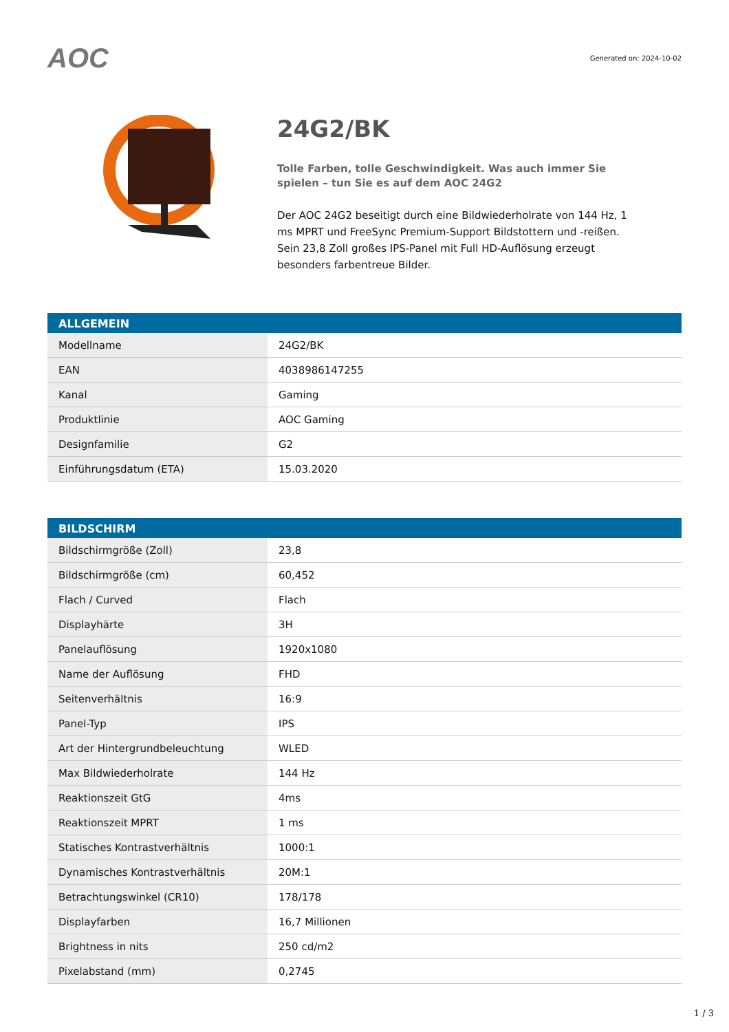AOC
Generated on: 2024-10-02
24G2/BK
Tolle Farben, tolle Geschwindigkeit. Was auch immer Sie spielen – tun Sie es auf dem AOC 24G2
Der AOC 24G2 beseitigt durch eine Bildwiederholrate von 144 Hz, 1 ms MPRT und FreeSync Premium-Support Bildstottern und -reißen. Sein 23,8 Zoll großes IPS-Panel mit Full HD-Auflösung erzeugt besonders farbentreue Bilder.
| ALLGEMEIN | |
| --- | --- |
| Modellname | 24G2/BK |
| EAN | 4038986147255 |
| Kanal | Gaming |
| Produktlinie | AOC Gaming |
| Designfamilie | G2 |
| Einführungsdatum (ETA) | 15.03.2020 |
| BILDSCHIRM | |
| --- | --- |
| Bildschirmgröße (Zoll) | 23,8 |
| Bildschirmgröße (cm) | 60,452 |
| Flach / Curved | Flach |
| Displayhärte | 3H |
| Panelauflösung | 1920x1080 |
| Name der Auflösung | FHD |
| Seitenverhältnis | 16:9 |
| Panel-Typ | IPS |
| Art der Hintergrundbeleuchtung | WLED |
| Max Bildwiederholrate | 144 Hz |
| Reaktionszeit GtG | 4ms |
| Reaktionszeit MPRT | 1 ms |
| Statisches Kontrastverhältnis | 1000:1 |
| Dynamisches Kontrastverhältnis | 20M:1 |
| Betrachtungswinkel (CR10) | 178/178 |
| Displayfarben | 16,7 Millionen |
| Brightness in nits | 250 cd/m2 |
| Pixelabstand (mm) | 0,2745 |
1 / 3